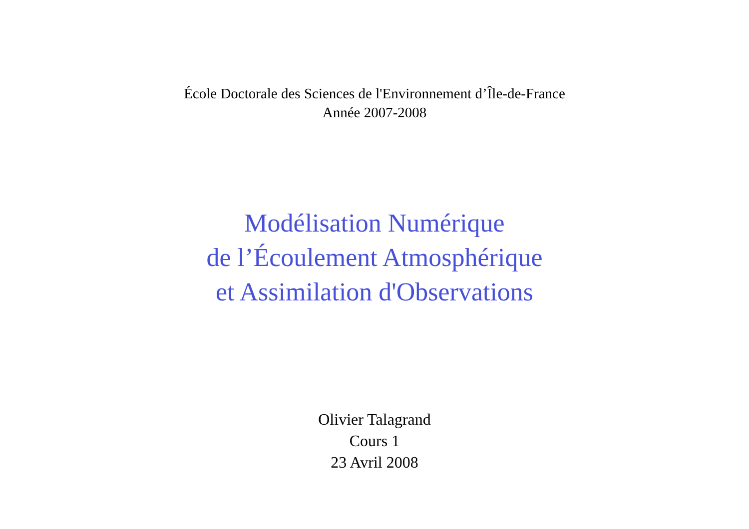École Doctorale des Sciences de l'Environnement d’Île-de-France
Année 2007-2008
Modélisation Numérique
de l’Écoulement Atmosphérique
et Assimilation d'Observations
Olivier Talagrand
Cours 1
23 Avril 2008